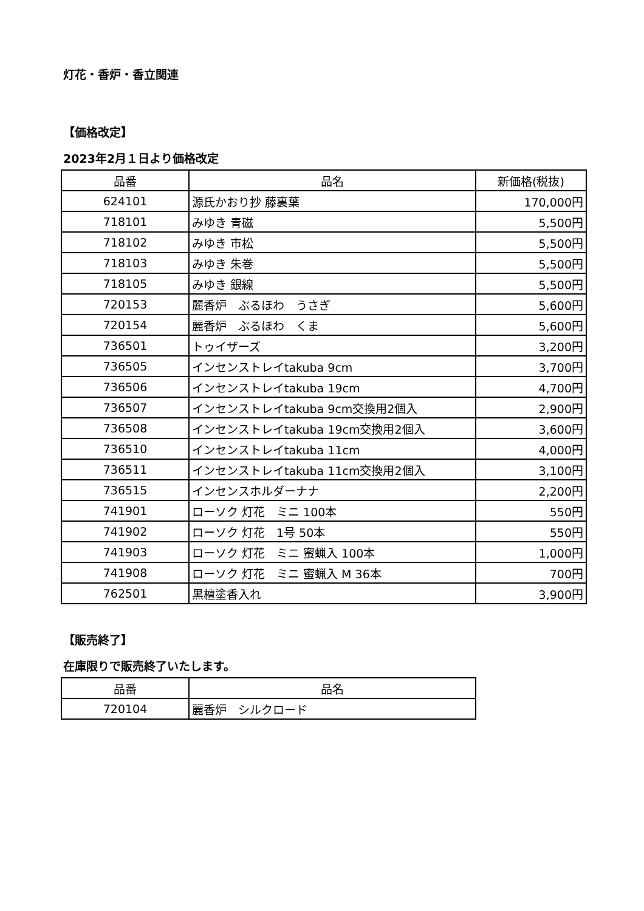灯花・香炉・香立関連
【価格改定】
2023年2月１日より価格改定
| 品番 | 品名 | 新価格(税抜) |
| --- | --- | --- |
| 624101 | 源氏かおり抄 藤裏葉 | 170,000円 |
| 718101 | みゆき 青磁 | 5,500円 |
| 718102 | みゆき 市松 | 5,500円 |
| 718103 | みゆき 朱巻 | 5,500円 |
| 718105 | みゆき 銀線 | 5,500円 |
| 720153 | 麗香炉 ぶるほわ うさぎ | 5,600円 |
| 720154 | 麗香炉 ぶるほわ くま | 5,600円 |
| 736501 | トゥイザーズ | 3,200円 |
| 736505 | インセンストレイtakuba 9cm | 3,700円 |
| 736506 | インセンストレイtakuba 19cm | 4,700円 |
| 736507 | インセンストレイtakuba 9cm交換用2個入 | 2,900円 |
| 736508 | インセンストレイtakuba 19cm交換用2個入 | 3,600円 |
| 736510 | インセンストレイtakuba 11cm | 4,000円 |
| 736511 | インセンストレイtakuba 11cm交換用2個入 | 3,100円 |
| 736515 | インセンスホルダーナナ | 2,200円 |
| 741901 | ローソク 灯花 ミニ 100本 | 550円 |
| 741902 | ローソク 灯花 1号 50本 | 550円 |
| 741903 | ローソク 灯花 ミニ 蜜蝋入 100本 | 1,000円 |
| 741908 | ローソク 灯花 ミニ 蜜蝋入 M 36本 | 700円 |
| 762501 | 黒檀塗香入れ | 3,900円 |
【販売終了】
在庫限りで販売終了いたします。
| 品番 | 品名 |
| --- | --- |
| 720104 | 麗香炉 シルクロード |